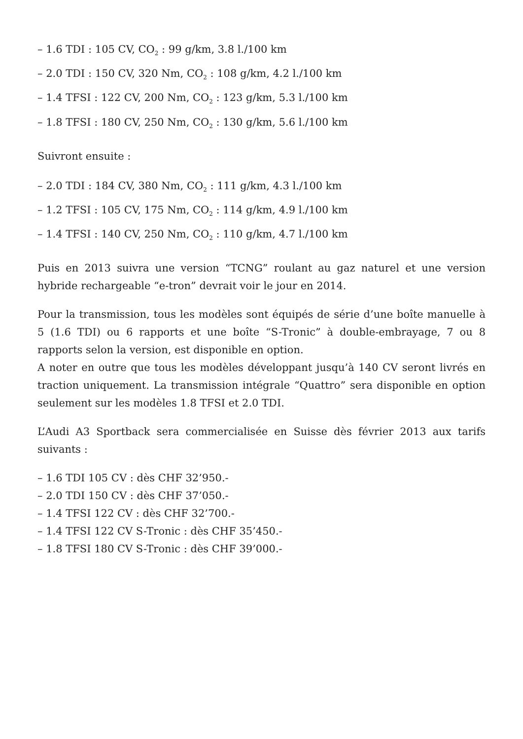– 1.6 TDI : 105 CV, CO<sub>2</sub> : 99 g/km, 3.8 l./100 km
– 2.0 TDI : 150 CV, 320 Nm, CO<sub>2</sub> : 108 g/km, 4.2 l./100 km
– 1.4 TFSI : 122 CV, 200 Nm, CO<sub>2</sub> : 123 g/km, 5.3 l./100 km
– 1.8 TFSI : 180 CV, 250 Nm, CO<sub>2</sub> : 130 g/km, 5.6 l./100 km
Suivront ensuite :
– 2.0 TDI : 184 CV, 380 Nm, CO<sub>2</sub> : 111 g/km, 4.3 l./100 km
– 1.2 TFSI : 105 CV, 175 Nm, CO<sub>2</sub> : 114 g/km, 4.9 l./100 km
– 1.4 TFSI : 140 CV, 250 Nm, CO<sub>2</sub> : 110 g/km, 4.7 l./100 km
Puis en 2013 suivra une version “TCNG” roulant au gaz naturel et une version hybride rechargeable “e-tron” devrait voir le jour en 2014.
Pour la transmission, tous les modèles sont équipés de série d’une boîte manuelle à 5 (1.6 TDI) ou 6 rapports et une boîte “S-Tronic” à double-embrayage, 7 ou 8 rapports selon la version, est disponible en option.
A noter en outre que tous les modèles développant jusqu’à 140 CV seront livrés en traction uniquement. La transmission intégrale “Quattro” sera disponible en option seulement sur les modèles 1.8 TFSI et 2.0 TDI.
L’Audi A3 Sportback sera commercialisée en Suisse dès février 2013 aux tarifs suivants :
– 1.6 TDI 105 CV : dès CHF 32’950.-
– 2.0 TDI 150 CV : dès CHF 37’050.-
– 1.4 TFSI 122 CV : dès CHF 32’700.-
– 1.4 TFSI 122 CV S-Tronic : dès CHF 35’450.-
– 1.8 TFSI 180 CV S-Tronic : dès CHF 39’000.-